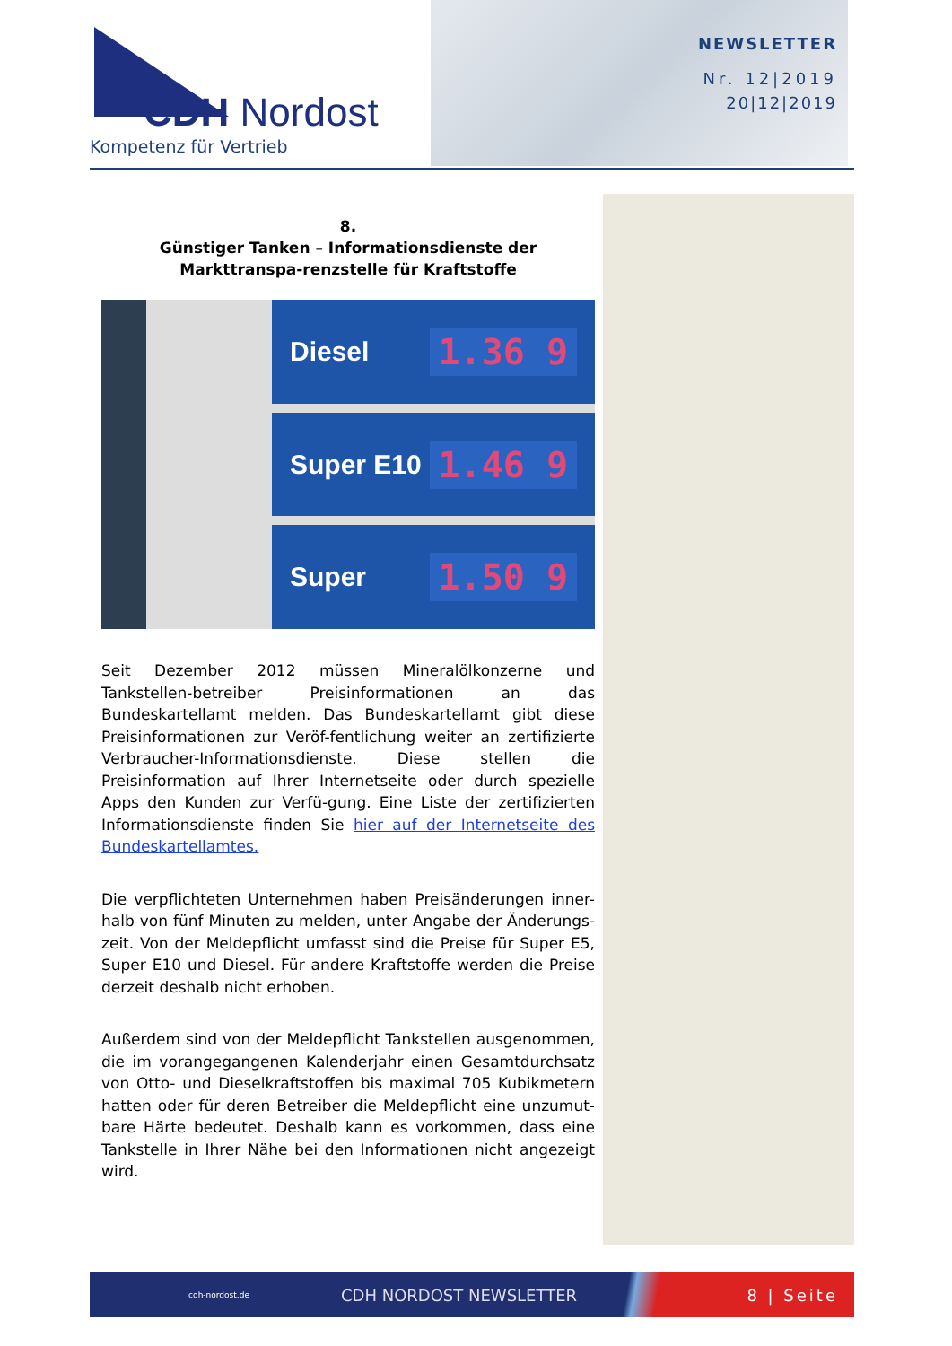CDH Nordost
Kompetenz für Vertrieb
NEWSLETTER
Nr. 12|2019
20|12|2019
8.
Günstiger Tanken – Informationsdienste der Markttranspa-renzstelle für Kraftstoffe
Diesel 1.36 9
Super E10 1.46 9
Super 1.50 9
Seit Dezember 2012 müssen Mineralölkonzerne und Tankstellen-betreiber Preisinformationen an das Bundeskartellamt melden. Das Bundeskartellamt gibt diese Preisinformationen zur Veröf-fentlichung weiter an zertifizierte Verbraucher-Informationsdienste. Diese stellen die Preisinformation auf Ihrer Internetseite oder durch spezielle Apps den Kunden zur Verfü-gung. Eine Liste der zertifizierten Informationsdienste finden Sie hier auf der Internetseite des Bundeskartellamtes.
Die verpflichteten Unternehmen haben Preisänderungen inner-halb von fünf Minuten zu melden, unter Angabe der Änderungs-zeit. Von der Meldepflicht umfasst sind die Preise für Super E5, Super E10 und Diesel. Für andere Kraftstoffe werden die Preise derzeit deshalb nicht erhoben.
Außerdem sind von der Meldepflicht Tankstellen ausgenommen, die im vorangegangenen Kalenderjahr einen Gesamtdurchsatz von Otto- und Dieselkraftstoffen bis maximal 705 Kubikmetern hatten oder für deren Betreiber die Meldepflicht eine unzumut-bare Härte bedeutet. Deshalb kann es vorkommen, dass eine Tankstelle in Ihrer Nähe bei den Informationen nicht angezeigt wird.
cdh-nordost.de CDH NORDOST NEWSLETTER 8 | Seite